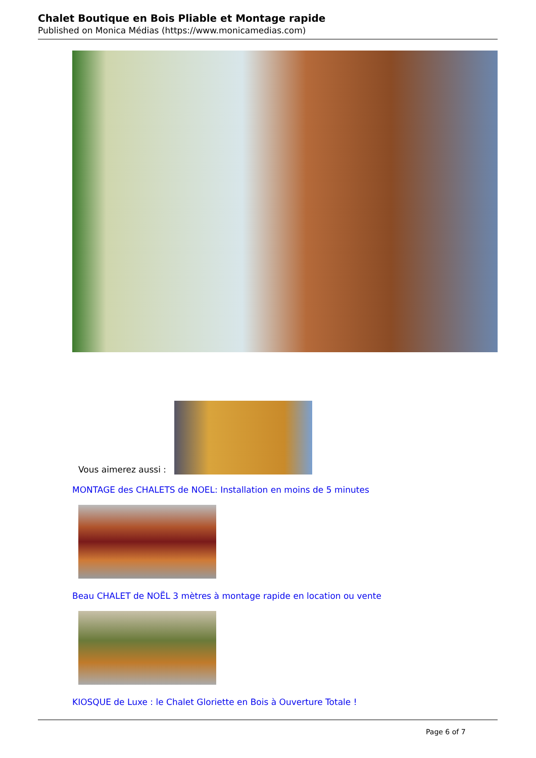Chalet Boutique en Bois Pliable et Montage rapide
Published on Monica Médias (https://www.monicamedias.com)
Vous aimerez aussi :
MONTAGE des CHALETS de NOEL: Installation en moins de 5 minutes
Beau CHALET de NOËL 3 mètres à montage rapide en location ou vente
KIOSQUE de Luxe : le Chalet Gloriette en Bois à Ouverture Totale !
Page 6 of 7